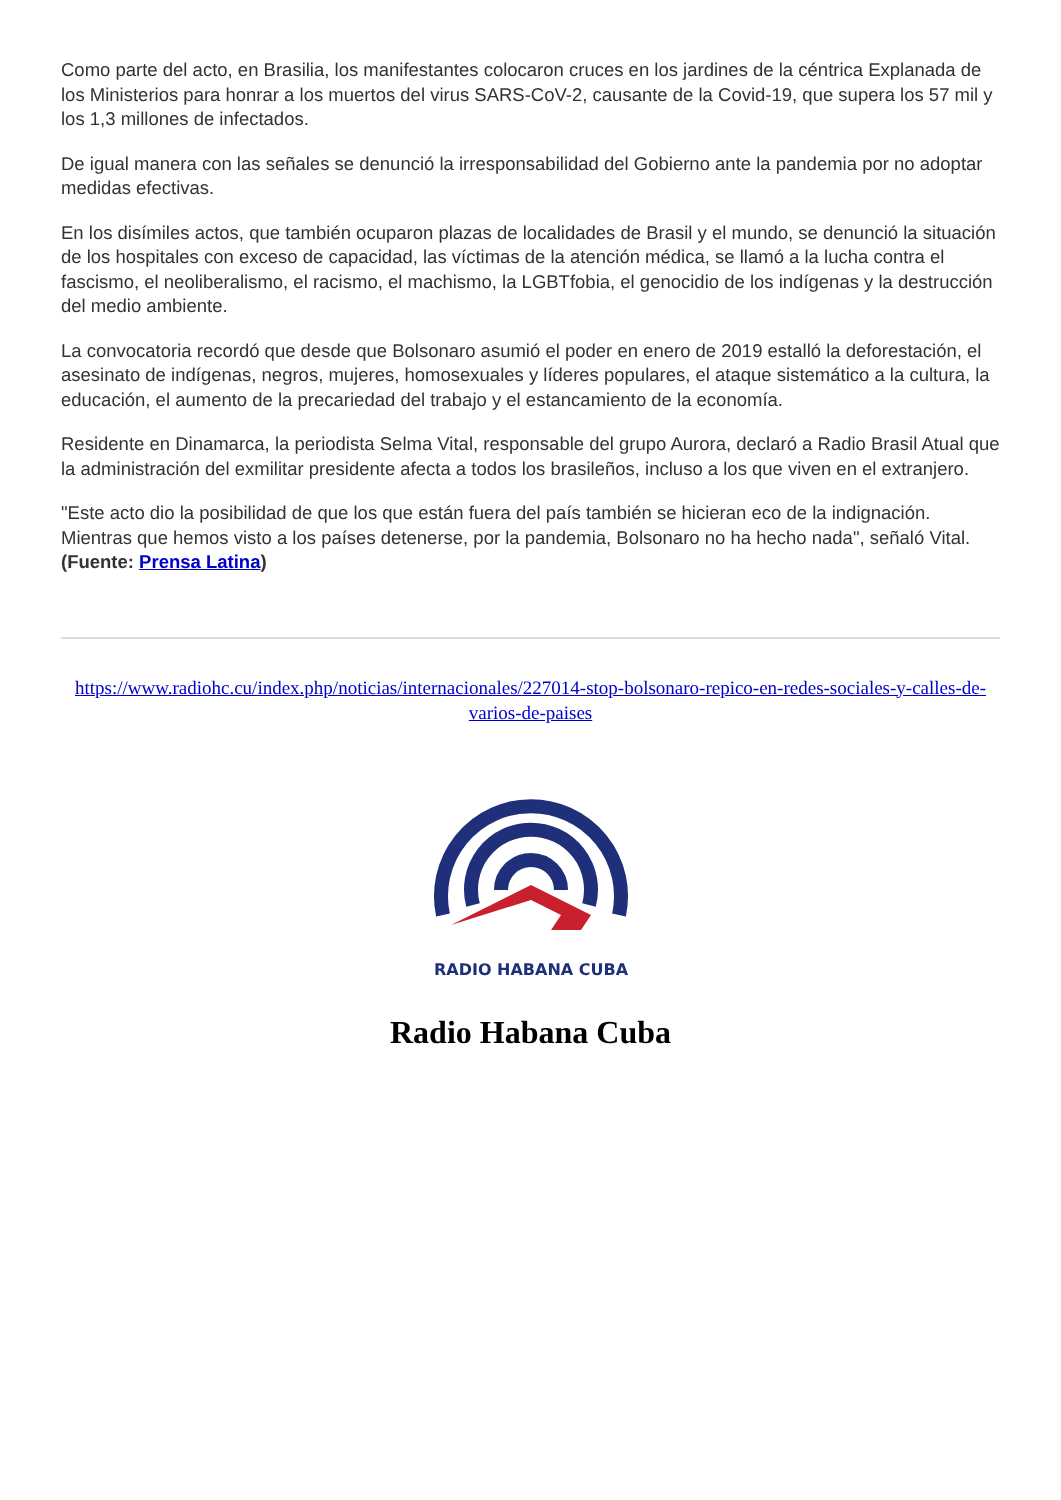Como parte del acto, en Brasilia, los manifestantes colocaron cruces en los jardines de la céntrica Explanada de los Ministerios para honrar a los muertos del virus SARS-CoV-2, causante de la Covid-19, que supera los 57 mil y los 1,3 millones de infectados.
De igual manera con las señales se denunció la irresponsabilidad del Gobierno ante la pandemia por no adoptar medidas efectivas.
En los disímiles actos, que también ocuparon plazas de localidades de Brasil y el mundo, se denunció la situación de los hospitales con exceso de capacidad, las víctimas de la atención médica, se llamó a la lucha contra el fascismo, el neoliberalismo, el racismo, el machismo, la LGBTfobia, el genocidio de los indígenas y la destrucción del medio ambiente.
La convocatoria recordó que desde que Bolsonaro asumió el poder en enero de 2019 estalló la deforestación, el asesinato de indígenas, negros, mujeres, homosexuales y líderes populares, el ataque sistemático a la cultura, la educación, el aumento de la precariedad del trabajo y el estancamiento de la economía.
Residente en Dinamarca, la periodista Selma Vital, responsable del grupo Aurora, declaró a Radio Brasil Atual que la administración del exmilitar presidente afecta a todos los brasileños, incluso a los que viven en el extranjero.
"Este acto dio la posibilidad de que los que están fuera del país también se hicieran eco de la indignación. Mientras que hemos visto a los países detenerse, por la pandemia, Bolsonaro no ha hecho nada", señaló Vital. (Fuente: Prensa Latina)
https://www.radiohc.cu/index.php/noticias/internacionales/227014-stop-bolsonaro-repico-en-redes-sociales-y-calles-de-varios-de-paises
RADIO HABANA CUBA
Radio Habana Cuba